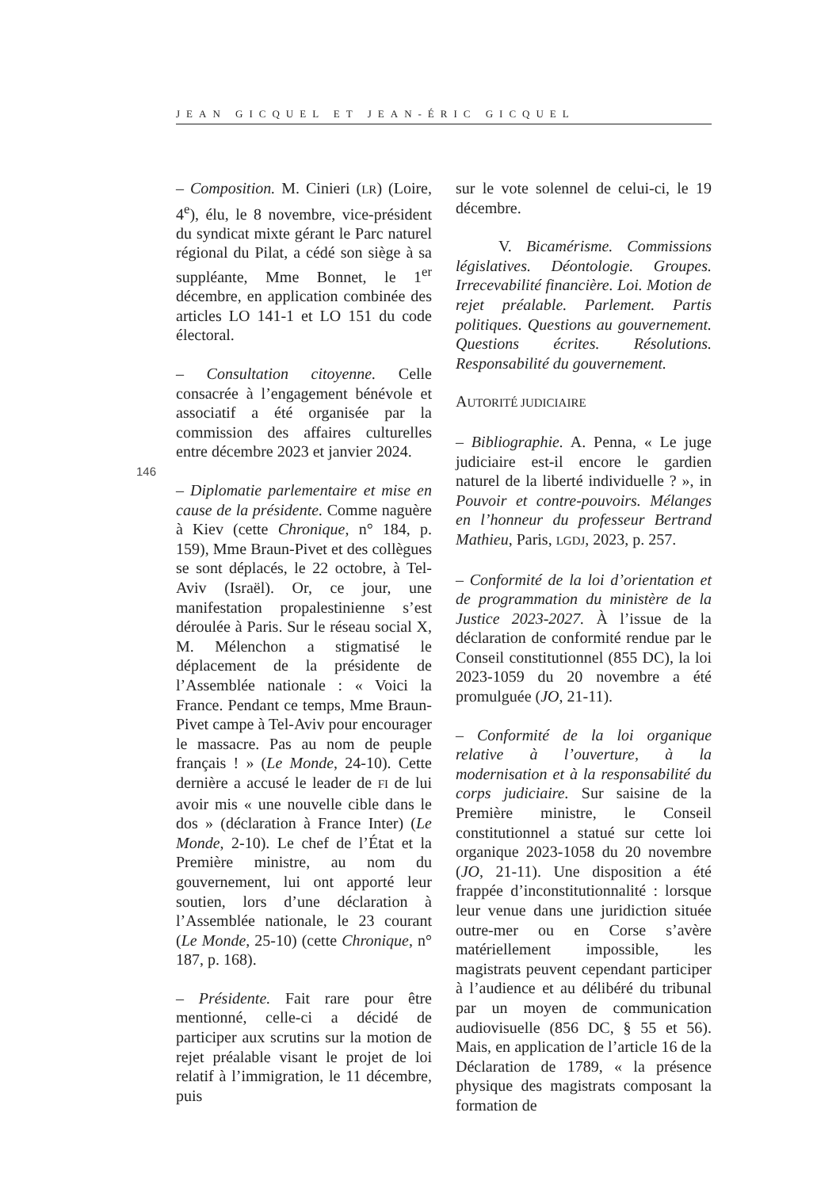JEAN GICQUEL ET JEAN-ÉRIC GICQUEL
146
– Composition. M. Cinieri (LR) (Loire, 4<sup>e</sup>), élu, le 8 novembre, vice-président du syndicat mixte gérant le Parc naturel régional du Pilat, a cédé son siège à sa suppléante, Mme Bonnet, le 1<sup>er</sup> décembre, en application combinée des articles LO 141-1 et LO 151 du code électoral.
– Consultation citoyenne. Celle consacrée à l’engagement bénévole et associatif a été organisée par la commission des affaires culturelles entre décembre 2023 et janvier 2024.
– Diplomatie parlementaire et mise en cause de la présidente. Comme naguère à Kiev (cette Chronique, n° 184, p. 159), Mme Braun-Pivet et des collègues se sont déplacés, le 22 octobre, à Tel-Aviv (Israël). Or, ce jour, une manifestation propalestinienne s’est déroulée à Paris. Sur le réseau social X, M. Mélenchon a stigmatisé le déplacement de la présidente de l’Assemblée nationale : « Voici la France. Pendant ce temps, Mme Braun-Pivet campe à Tel-Aviv pour encourager le massacre. Pas au nom de peuple français ! » (Le Monde, 24-10). Cette dernière a accusé le leader de FI de lui avoir mis « une nouvelle cible dans le dos » (déclaration à France Inter) (Le Monde, 2-10). Le chef de l’État et la Première ministre, au nom du gouvernement, lui ont apporté leur soutien, lors d’une déclaration à l’Assemblée nationale, le 23 courant (Le Monde, 25-10) (cette Chronique, n° 187, p. 168).
– Présidente. Fait rare pour être mentionné, celle-ci a décidé de participer aux scrutins sur la motion de rejet préalable visant le projet de loi relatif à l’immigration, le 11 décembre, puis
sur le vote solennel de celui-ci, le 19 décembre.
V. Bicamérisme. Commissions législatives. Déontologie. Groupes. Irrecevabilité financière. Loi. Motion de rejet préalable. Parlement. Partis politiques. Questions au gouvernement. Questions écrites. Résolutions. Responsabilité du gouvernement.
AUTORITÉ JUDICIAIRE
– Bibliographie. A. Penna, « Le juge judiciaire est-il encore le gardien naturel de la liberté individuelle ? », in Pouvoir et contre-pouvoirs. Mélanges en l’honneur du professeur Bertrand Mathieu, Paris, LGDJ, 2023, p. 257.
– Conformité de la loi d’orientation et de programmation du ministère de la Justice 2023-2027. À l’issue de la déclaration de conformité rendue par le Conseil constitutionnel (855 DC), la loi 2023-1059 du 20 novembre a été promulguée (JO, 21-11).
– Conformité de la loi organique relative à l’ouverture, à la modernisation et à la responsabilité du corps judiciaire. Sur saisine de la Première ministre, le Conseil constitutionnel a statué sur cette loi organique 2023-1058 du 20 novembre (JO, 21-11). Une disposition a été frappée d’inconstitutionnalité : lorsque leur venue dans une juridiction située outre-mer ou en Corse s’avère matériellement impossible, les magistrats peuvent cependant participer à l’audience et au délibéré du tribunal par un moyen de communication audiovisuelle (856 DC, § 55 et 56). Mais, en application de l’article 16 de la Déclaration de 1789, « la présence physique des magistrats composant la formation de